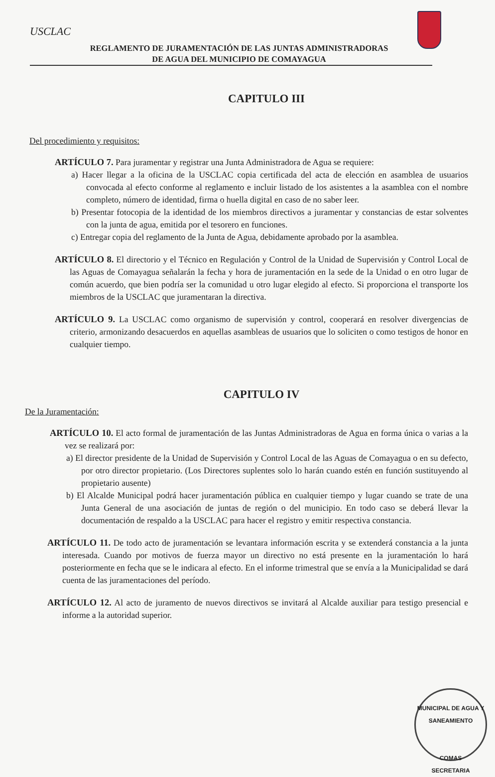USCLAC
REGLAMENTO DE JURAMENTACIÓN DE LAS JUNTAS ADMINISTRADORAS
DE AGUA DEL MUNICIPIO DE COMAYAGUA
CAPITULO III
Del procedimiento y requisitos:
ARTÍCULO 7. Para juramentar y registrar una Junta Administradora de Agua se requiere:
a) Hacer llegar a la oficina de la USCLAC copia certificada del acta de elección en asamblea de usuarios convocada al efecto conforme al reglamento e incluir listado de los asistentes a la asamblea con el nombre completo, número de identidad, firma o huella digital en caso de no saber leer.
b) Presentar fotocopia de la identidad de los miembros directivos a juramentar y constancias de estar solventes con la junta de agua, emitida por el tesorero en funciones.
c) Entregar copia del reglamento de la Junta de Agua, debidamente aprobado por la asamblea.
ARTÍCULO 8. El directorio y el Técnico en Regulación y Control de la Unidad de Supervisión y Control Local de las Aguas de Comayagua señalarán la fecha y hora de juramentación en la sede de la Unidad o en otro lugar de común acuerdo, que bien podría ser la comunidad u otro lugar elegido al efecto. Si proporciona el transporte los miembros de la USCLAC que juramentaran la directiva.
ARTÍCULO 9. La USCLAC como organismo de supervisión y control, cooperará en resolver divergencias de criterio, armonizando desacuerdos en aquellas asambleas de usuarios que lo soliciten o como testigos de honor en cualquier tiempo.
CAPITULO IV
De la Juramentación:
ARTÍCULO 10. El acto formal de juramentación de las Juntas Administradoras de Agua en forma única o varias a la vez se realizará por:
a) El director presidente de la Unidad de Supervisión y Control Local de las Aguas de Comayagua o en su defecto, por otro director propietario. (Los Directores suplentes solo lo harán cuando estén en función sustituyendo al propietario ausente)
b) El Alcalde Municipal podrá hacer juramentación pública en cualquier tiempo y lugar cuando se trate de una Junta General de una asociación de juntas de región o del municipio. En todo caso se deberá llevar la documentación de respaldo a la USCLAC para hacer el registro y emitir respectiva constancia.
ARTÍCULO 11. De todo acto de juramentación se levantara información escrita y se extenderá constancia a la junta interesada. Cuando por motivos de fuerza mayor un directivo no está presente en la juramentación lo hará posteriormente en fecha que se le indicara al efecto. En el informe trimestral que se envía a la Municipalidad se dará cuenta de las juramentaciones del período.
ARTÍCULO 12. Al acto de juramento de nuevos directivos se invitará al Alcalde auxiliar para testigo presencial e informe a la autoridad superior.
MUNICIPAL DE AGUA Y SANEAMIENTO
COMAS
SECRETARIA